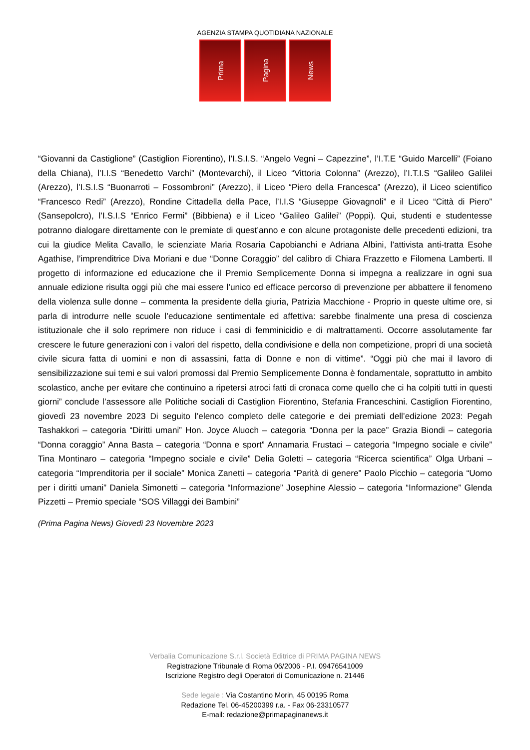AGENZIA STAMPA QUOTIDIANA NAZIONALE
Prima
Pagina
News
“Giovanni da Castiglione” (Castiglion Fiorentino), l’I.S.I.S. “Angelo Vegni – Capezzine”, l’I.T.E “Guido Marcelli” (Foiano della Chiana), l’I.I.S “Benedetto Varchi” (Montevarchi), il Liceo “Vittoria Colonna” (Arezzo), l’I.T.I.S “Galileo Galilei (Arezzo), l’I.S.I.S “Buonarroti – Fossombroni” (Arezzo), il Liceo “Piero della Francesca” (Arezzo), il Liceo scientifico “Francesco Redi” (Arezzo), Rondine Cittadella della Pace, l’I.I.S “Giuseppe Giovagnoli” e il Liceo “Città di Piero” (Sansepolcro), l’I.S.I.S “Enrico Fermi” (Bibbiena) e il Liceo “Galileo Galilei” (Poppi). Qui, studenti e studentesse potranno dialogare direttamente con le premiate di quest’anno e con alcune protagoniste delle precedenti edizioni, tra cui la giudice Melita Cavallo, le scienziate Maria Rosaria Capobianchi e Adriana Albini, l’attivista anti-tratta Esohe Agathise, l’imprenditrice Diva Moriani e due “Donne Coraggio” del calibro di Chiara Frazzetto e Filomena Lamberti. Il progetto di informazione ed educazione che il Premio Semplicemente Donna si impegna a realizzare in ogni sua annuale edizione risulta oggi più che mai essere l’unico ed efficace percorso di prevenzione per abbattere il fenomeno della violenza sulle donne – commenta la presidente della giuria, Patrizia Macchione - Proprio in queste ultime ore, si parla di introdurre nelle scuole l’educazione sentimentale ed affettiva: sarebbe finalmente una presa di coscienza istituzionale che il solo reprimere non riduce i casi di femminicidio e di maltrattamenti. Occorre assolutamente far crescere le future generazioni con i valori del rispetto, della condivisione e della non competizione, propri di una società civile sicura fatta di uomini e non di assassini, fatta di Donne e non di vittime”. “Oggi più che mai il lavoro di sensibilizzazione sui temi e sui valori promossi dal Premio Semplicemente Donna è fondamentale, soprattutto in ambito scolastico, anche per evitare che continuino a ripetersi atroci fatti di cronaca come quello che ci ha colpiti tutti in questi giorni” conclude l’assessore alle Politiche sociali di Castiglion Fiorentino, Stefania Franceschini. Castiglion Fiorentino, giovedì 23 novembre 2023 Di seguito l’elenco completo delle categorie e dei premiati dell’edizione 2023: Pegah Tashakkori – categoria “Diritti umani” Hon. Joyce Aluoch – categoria “Donna per la pace” Grazia Biondi – categoria “Donna coraggio” Anna Basta – categoria “Donna e sport” Annamaria Frustaci – categoria “Impegno sociale e civile” Tina Montinaro – categoria “Impegno sociale e civile” Delia Goletti – categoria “Ricerca scientifica” Olga Urbani – categoria “Imprenditoria per il sociale” Monica Zanetti – categoria “Parità di genere” Paolo Picchio – categoria “Uomo per i diritti umani” Daniela Simonetti – categoria “Informazione” Josephine Alessio – categoria “Informazione” Glenda Pizzetti – Premio speciale “SOS Villaggi dei Bambini”
(Prima Pagina News) Giovedì 23 Novembre 2023
Verbalia Comunicazione S.r.l. Società Editrice di PRIMA PAGINA NEWS
Registrazione Tribunale di Roma 06/2006 - P.I. 09476541009
Iscrizione Registro degli Operatori di Comunicazione n. 21446
Sede legale : Via Costantino Morin, 45 00195 Roma
Redazione Tel. 06-45200399 r.a. - Fax 06-23310577
E-mail: redazione@primapaginanews.it